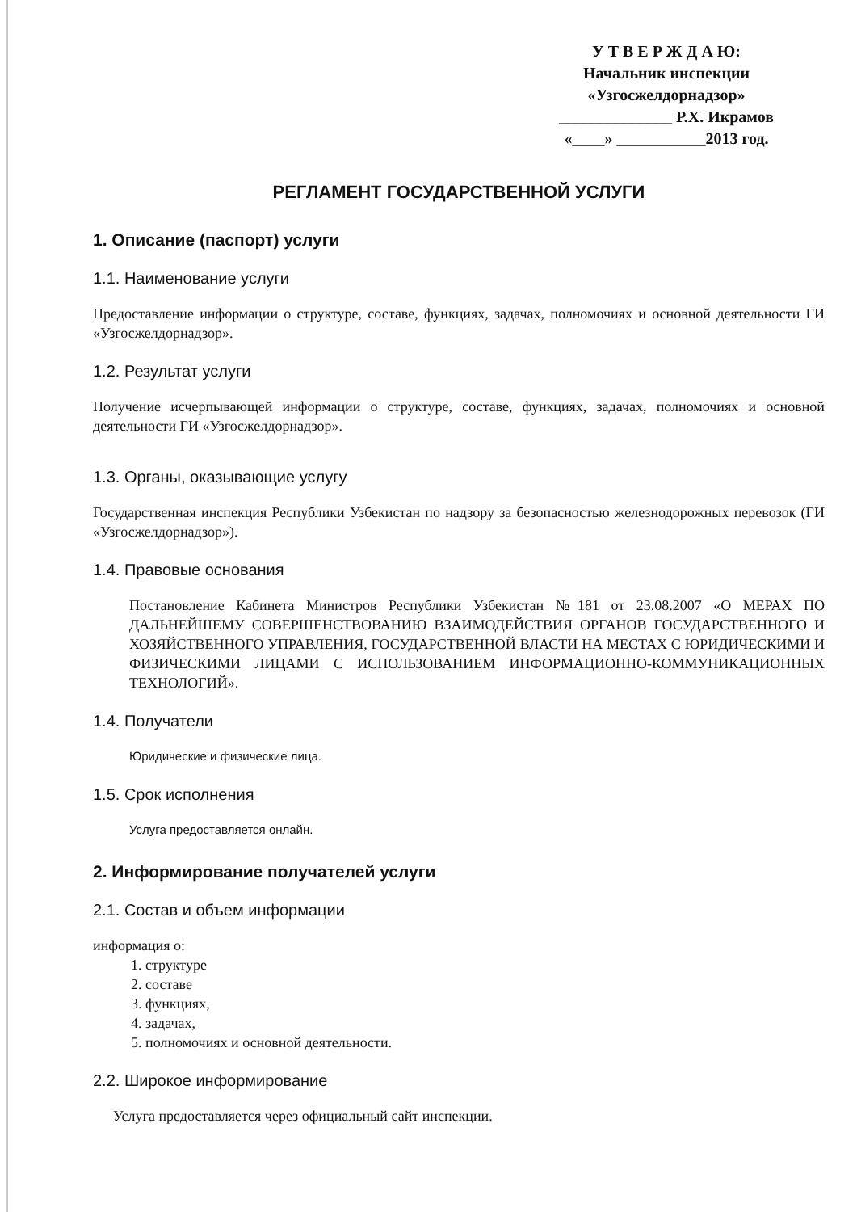У Т В Е Р Ж Д А Ю:
Начальник инспекции
«Узгосжелдорнадзор»
______________ Р.Х. Икрамов
«____» ___________2013 год.
РЕГЛАМЕНТ ГОСУДАРСТВЕННОЙ УСЛУГИ
1. Описание (паспорт) услуги
1.1. Наименование услуги
Предоставление информации о структуре, составе, функциях, задачах, полномочиях и основной деятельности ГИ «Узгосжелдорнадзор».
1.2. Результат услуги
Получение исчерпывающей информации о структуре, составе, функциях, задачах, полномочиях и основной деятельности ГИ «Узгосжелдорнадзор».
1.3. Органы, оказывающие услугу
Государственная инспекция Республики Узбекистан по надзору за безопасностью железнодорожных перевозок (ГИ «Узгосжелдорнадзор»).
1.4. Правовые основания
Постановление Кабинета Министров Республики Узбекистан №181 от 23.08.2007 «О МЕРАХ ПО ДАЛЬНЕЙШЕМУ СОВЕРШЕНСТВОВАНИЮ ВЗАИМОДЕЙСТВИЯ ОРГАНОВ ГОСУДАРСТВЕННОГО И ХОЗЯЙСТВЕННОГО УПРАВЛЕНИЯ, ГОСУДАРСТВЕННОЙ ВЛАСТИ НА МЕСТАХ С ЮРИДИЧЕСКИМИ И ФИЗИЧЕСКИМИ ЛИЦАМИ С ИСПОЛЬЗОВАНИЕМ ИНФОРМАЦИОННО-КОММУНИКАЦИОННЫХ ТЕХНОЛОГИЙ».
1.4. Получатели
Юридические и физические лица.
1.5. Срок исполнения
Услуга предоставляется онлайн.
2. Информирование получателей услуги
2.1. Состав и объем информации
информация о:
1. структуре
2. составе
3. функциях,
4. задачах,
5. полномочиях и основной деятельности.
2.2. Широкое информирование
Услуга предоставляется через официальный сайт инспекции.